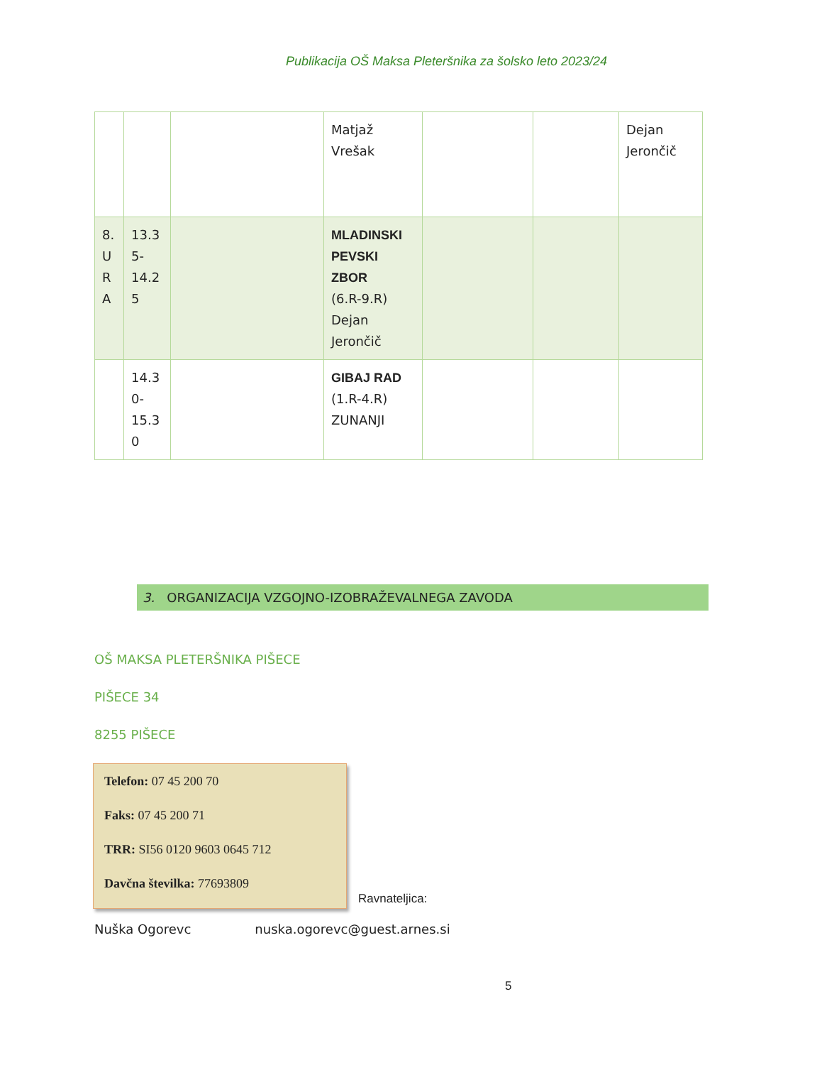Publikacija OŠ Maksa Pleteršnika za šolsko leto 2023/24
| | | | Matjaž Vrešak | | | Dejan Jerončič |
| 8. U R A | 13.3 5- 14.2 5 | | MLADINSKI PEVSKI ZBOR (6.R-9.R) Dejan Jerončič | | | |
| | 14.3 0- 15.3 0 | | GIBAJ RAD (1.R-4.R) ZUNANJI | | | |
3. ORGANIZACIJA VZGOJNO-IZOBRAŽEVALNEGA ZAVODA
OŠ MAKSA PLETERŠNIKA PIŠECE
PIŠECE 34
8255 PIŠECE
Telefon: 07 45 200 70
Faks: 07 45 200 71
TRR: SI56 0120 9603 0645 712
Davčna številka: 77693809
Ravnateljica:
Nuška Ogorevc nuska.ogorevc@guest.arnes.si
5